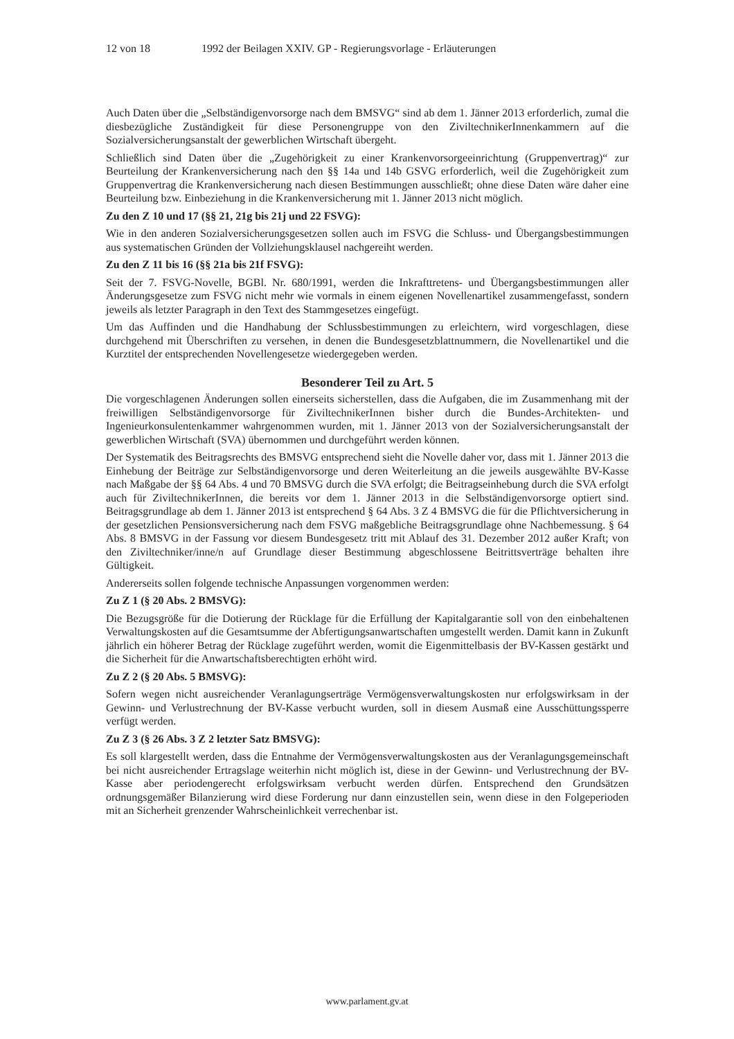12 von 18 1992 der Beilagen XXIV. GP - Regierungsvorlage - Erläuterungen
Auch Daten über die „Selbständigenvorsorge nach dem BMSVG“ sind ab dem 1. Jänner 2013 erforderlich, zumal die diesbezügliche Zuständigkeit für diese Personengruppe von den ZiviltechnikerInnenkammern auf die Sozialversicherungsanstalt der gewerblichen Wirtschaft übergeht.
Schließlich sind Daten über die „Zugehörigkeit zu einer Krankenvorsorgeeinrichtung (Gruppenvertrag)“ zur Beurteilung der Krankenversicherung nach den §§ 14a und 14b GSVG erforderlich, weil die Zugehörigkeit zum Gruppenvertrag die Krankenversicherung nach diesen Bestimmungen ausschließt; ohne diese Daten wäre daher eine Beurteilung bzw. Einbeziehung in die Krankenversicherung mit 1. Jänner 2013 nicht möglich.
Zu den Z 10 und 17 (§§ 21, 21g bis 21j und 22 FSVG):
Wie in den anderen Sozialversicherungsgesetzen sollen auch im FSVG die Schluss- und Übergangsbestimmungen aus systematischen Gründen der Vollziehungsklausel nachgereiht werden.
Zu den Z 11 bis 16 (§§ 21a bis 21f FSVG):
Seit der 7. FSVG-Novelle, BGBl. Nr. 680/1991, werden die Inkrafttretens- und Übergangsbestimmungen aller Änderungsgesetze zum FSVG nicht mehr wie vormals in einem eigenen Novellenartikel zusammengefasst, sondern jeweils als letzter Paragraph in den Text des Stammgesetzes eingefügt.
Um das Auffinden und die Handhabung der Schlussbestimmungen zu erleichtern, wird vorgeschlagen, diese durchgehend mit Überschriften zu versehen, in denen die Bundesgesetzblattnummern, die Novellenartikel und die Kurztitel der entsprechenden Novellengesetze wiedergegeben werden.
Besonderer Teil zu Art. 5
Die vorgeschlagenen Änderungen sollen einerseits sicherstellen, dass die Aufgaben, die im Zusammenhang mit der freiwilligen Selbständigenvorsorge für ZiviltechnikerInnen bisher durch die Bundes-Architekten- und Ingenieurkonsulentenkammer wahrgenommen wurden, mit 1. Jänner 2013 von der Sozialversicherungsanstalt der gewerblichen Wirtschaft (SVA) übernommen und durchgeführt werden können.
Der Systematik des Beitragsrechts des BMSVG entsprechend sieht die Novelle daher vor, dass mit 1. Jänner 2013 die Einhebung der Beiträge zur Selbständigenvorsorge und deren Weiterleitung an die jeweils ausgewählte BV-Kasse nach Maßgabe der §§ 64 Abs. 4 und 70 BMSVG durch die SVA erfolgt; die Beitragseinhebung durch die SVA erfolgt auch für ZiviltechnikerInnen, die bereits vor dem 1. Jänner 2013 in die Selbständigenvorsorge optiert sind. Beitragsgrundlage ab dem 1. Jänner 2013 ist entsprechend § 64 Abs. 3 Z 4 BMSVG die für die Pflichtversicherung in der gesetzlichen Pensionsversicherung nach dem FSVG maßgebliche Beitragsgrundlage ohne Nachbemessung. § 64 Abs. 8 BMSVG in der Fassung vor diesem Bundesgesetz tritt mit Ablauf des 31. Dezember 2012 außer Kraft; von den Ziviltechniker/inne/n auf Grundlage dieser Bestimmung abgeschlossene Beitrittsverträge behalten ihre Gültigkeit.
Andererseits sollen folgende technische Anpassungen vorgenommen werden:
Zu Z 1 (§ 20 Abs. 2 BMSVG):
Die Bezugsgröße für die Dotierung der Rücklage für die Erfüllung der Kapitalgarantie soll von den einbehaltenen Verwaltungskosten auf die Gesamtsumme der Abfertigungsanwartschaften umgestellt werden. Damit kann in Zukunft jährlich ein höherer Betrag der Rücklage zugeführt werden, womit die Eigenmittelbasis der BV-Kassen gestärkt und die Sicherheit für die Anwartschaftsberechtigten erhöht wird.
Zu Z 2 (§ 20 Abs. 5 BMSVG):
Sofern wegen nicht ausreichender Veranlagungserträge Vermögensverwaltungskosten nur erfolgswirksam in der Gewinn- und Verlustrechnung der BV-Kasse verbucht wurden, soll in diesem Ausmaß eine Ausschüttungssperre verfügt werden.
Zu Z 3 (§ 26 Abs. 3 Z 2 letzter Satz BMSVG):
Es soll klargestellt werden, dass die Entnahme der Vermögensverwaltungskosten aus der Veranlagungsgemeinschaft bei nicht ausreichender Ertragslage weiterhin nicht möglich ist, diese in der Gewinn- und Verlustrechnung der BV-Kasse aber periodengerecht erfolgswirksam verbucht werden dürfen. Entsprechend den Grundsätzen ordnungsgemäßer Bilanzierung wird diese Forderung nur dann einzustellen sein, wenn diese in den Folgeperioden mit an Sicherheit grenzender Wahrscheinlichkeit verrechenbar ist.
www.parlament.gv.at